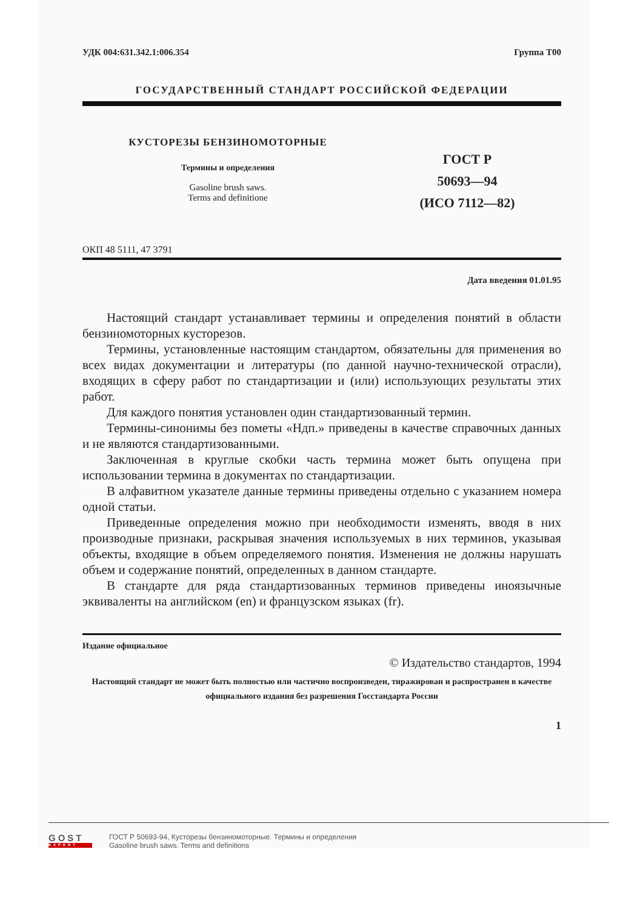УДК 004:631.342.1:006.354 Группа Т00
ГОСУДАРСТВЕННЫЙ СТАНДАРТ РОССИЙСКОЙ ФЕДЕРАЦИИ
КУСТОРЕЗЫ БЕНЗИНОМОТОРНЫЕ
Термины и определения
Gasoline brush saws.
Terms and definitione
ГОСТ Р
50693—94
(ИСО 7112—82)
ОКП 48 5111, 47 3791
Дата введения 01.01.95
Настоящий стандарт устанавливает термины и определения понятий в области бензиномоторных кусторезов.
Термины, установленные настоящим стандартом, обязательны для применения во всех видах документации и литературы (по данной научно-технической отрасли), входящих в сферу работ по стандартизации и (или) использующих результаты этих работ.
Для каждого понятия установлен один стандартизованный термин.
Термины-синонимы без пометы «Ндп.» приведены в качестве справочных данных и не являются стандартизованными.
Заключенная в круглые скобки часть термина может быть опущена при использовании термина в документах по стандартизации.
В алфавитном указателе данные термины приведены отдельно с указанием номера одной статьи.
Приведенные определения можно при необходимости изменять, вводя в них производные признаки, раскрывая значения используемых в них терминов, указывая объекты, входящие в объем определяемого понятия. Изменения не должны нарушать объем и содержание понятий, определенных в данном стандарте.
В стандарте для ряда стандартизованных терминов приведены иноязычные эквиваленты на английском (en) и французском языках (fr).
Издание официальное
© Издательство стандартов, 1994
Настоящий стандарт не может быть полностью или частично воспроизведен, тиражирован и распространен в качестве официального издания без разрешения Госстандарта России
1
GOST
EXPERT
ГОСТ Р 50693-94, Кусторезы бензиномоторные. Термины и определения
Gasoline brush saws. Terms and definitions